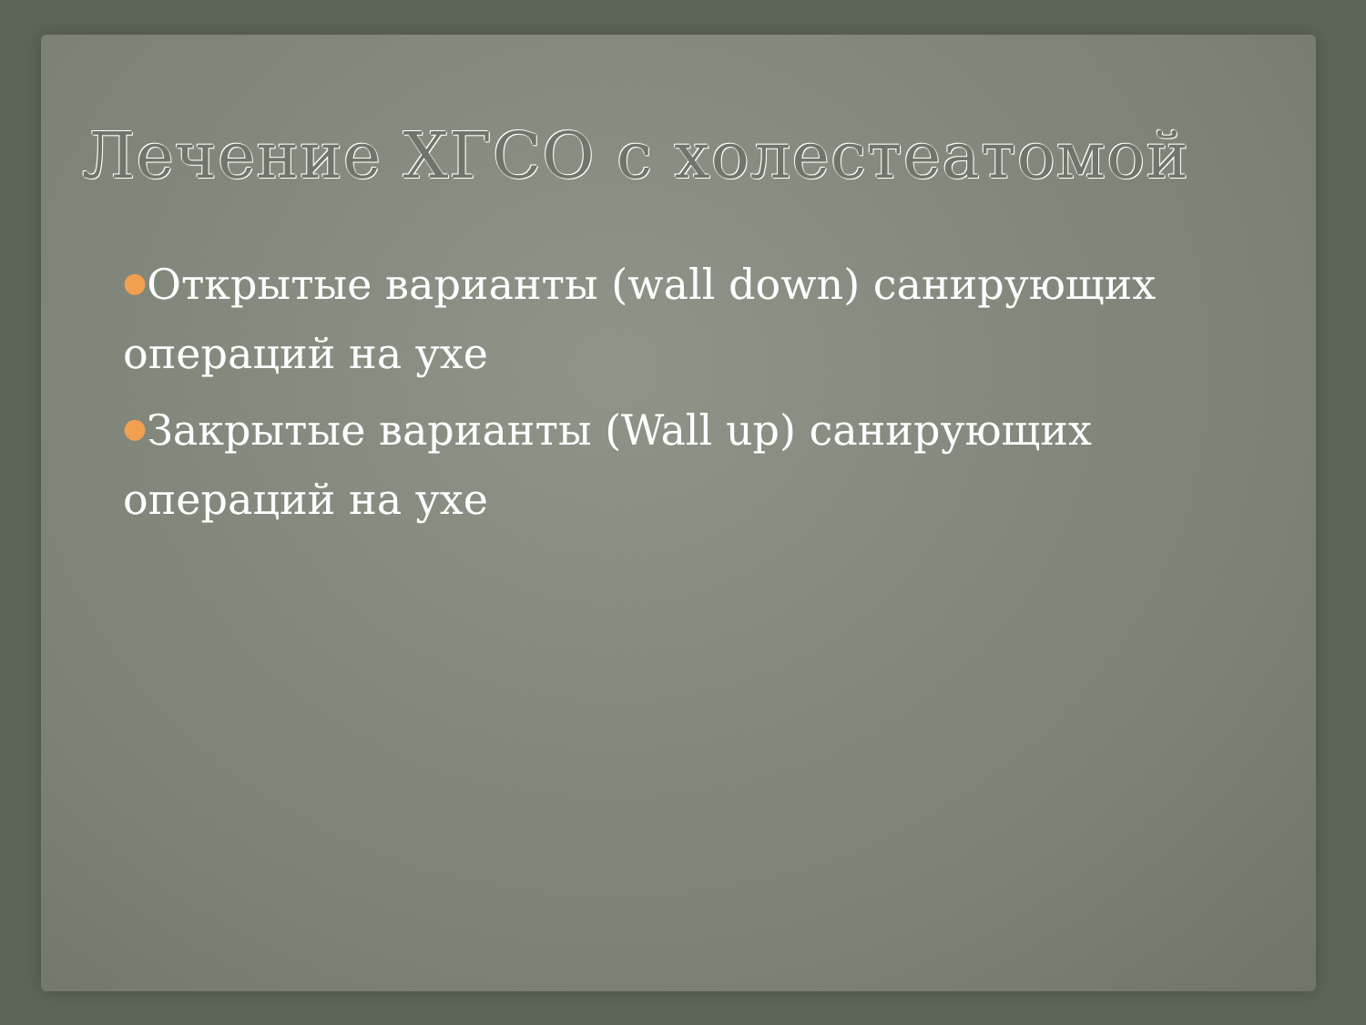Лечение ХГСО с холестеатомой
●Открытые варианты (wall down) санирующих операций на ухе
●Закрытые варианты (Wall up) санирующих операций на ухе